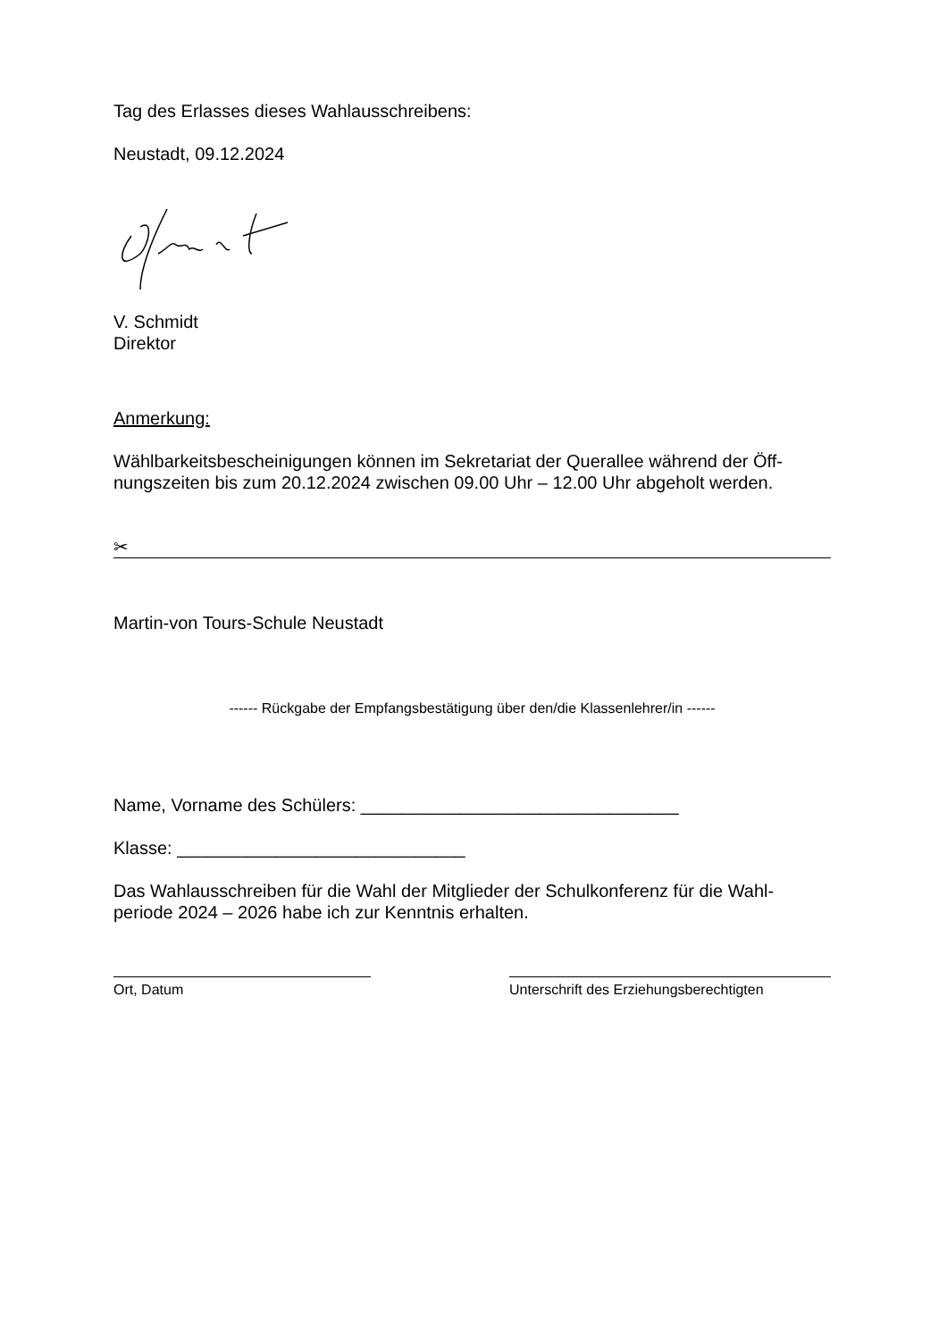Tag des Erlasses dieses Wahlausschreibens:
Neustadt, 09.12.2024
V. Schmidt
Direktor
Anmerkung:
Wählbarkeitsbescheinigungen können im Sekretariat der Querallee während der Öff-nungszeiten bis zum 20.12.2024 zwischen 09.00 Uhr – 12.00 Uhr abgeholt werden.
✂
Martin-von Tours-Schule Neustadt
------ Rückgabe der Empfangsbestätigung über den/die Klassenlehrer/in ------
Name, Vorname des Schülers: ________________________________
Klasse: _____________________________
Das Wahlausschreiben für die Wahl der Mitglieder der Schulkonferenz für die Wahl-periode 2024 – 2026 habe ich zur Kenntnis erhalten.
Ort, Datum Unterschrift des Erziehungsberechtigten